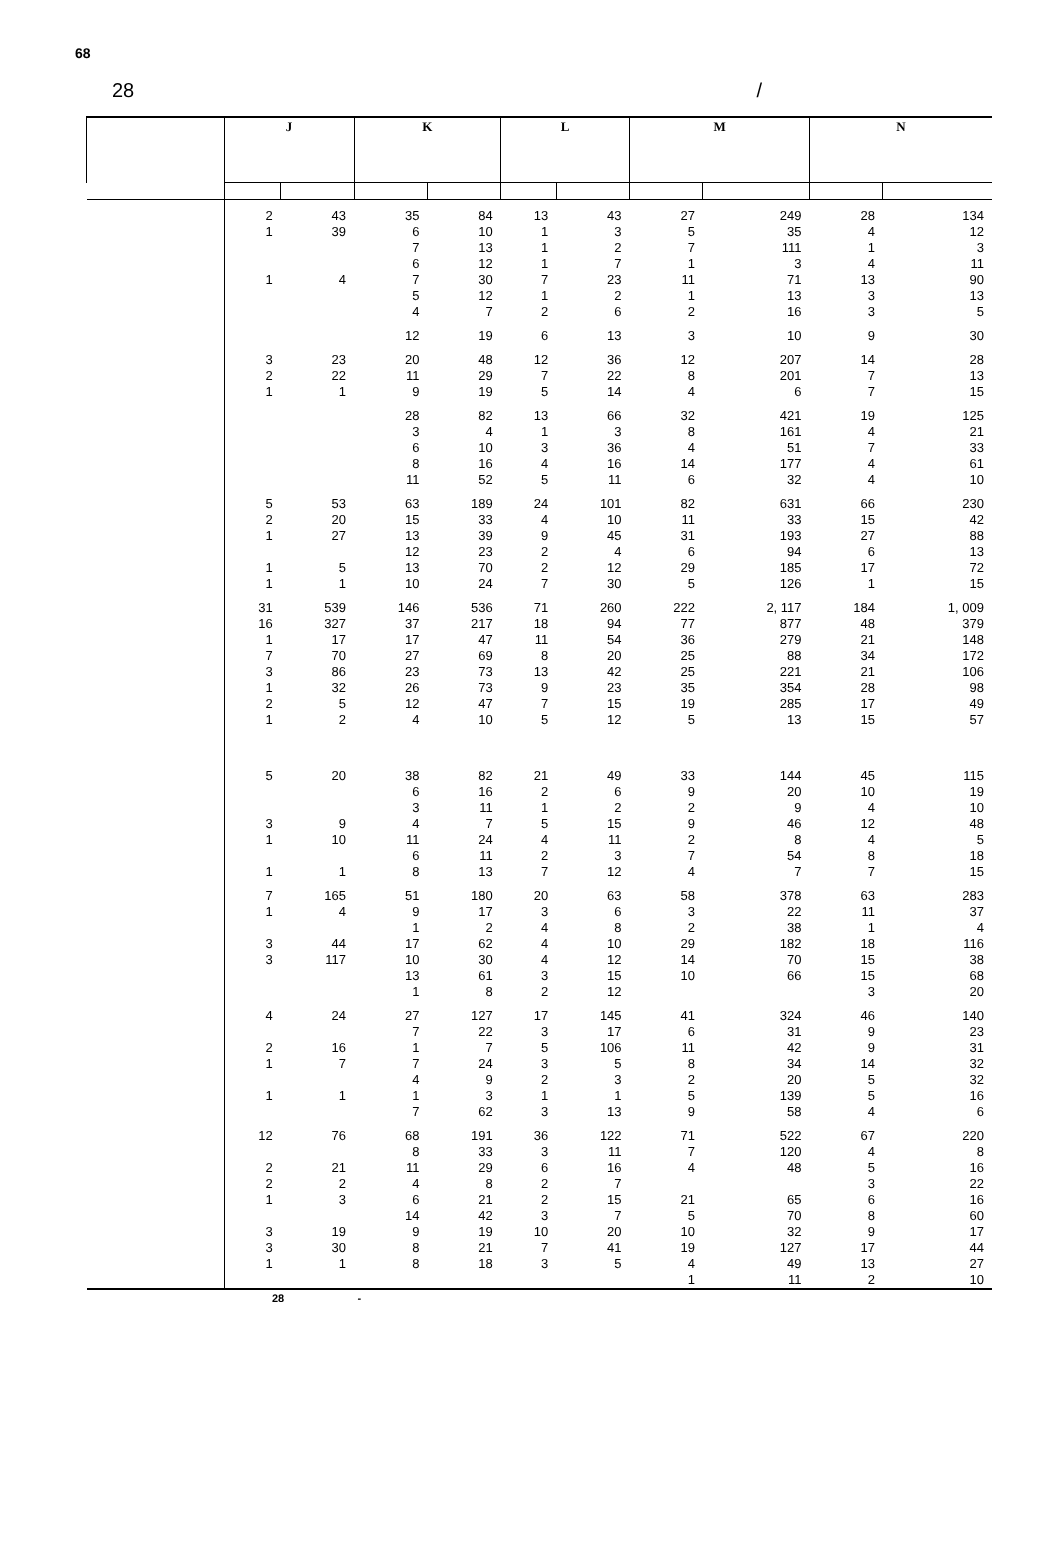68
28 /
| | J | | K | | L | | M | | N | |
| --- | --- | --- | --- | --- | --- | --- | --- | --- | --- | --- |
| | 2 | 43 | 35 | 84 | 13 | 43 | 27 | 249 | 28 | 134 |
| | 1 | 39 | 6 | 10 | 1 | 3 | 5 | 35 | 4 | 12 |
| | | | 7 | 13 | 1 | 2 | 7 | 111 | 1 | 3 |
| | | | 6 | 12 | 1 | 7 | 1 | 3 | 4 | 11 |
| | 1 | 4 | 7 | 30 | 7 | 23 | 11 | 71 | 13 | 90 |
| | | | 5 | 12 | 1 | 2 | 1 | 13 | 3 | 13 |
| | | | 4 | 7 | 2 | 6 | 2 | 16 | 3 | 5 |
| | | | 12 | 19 | 6 | 13 | 3 | 10 | 9 | 30 |
| | 3 | 23 | 20 | 48 | 12 | 36 | 12 | 207 | 14 | 28 |
| | 2 | 22 | 11 | 29 | 7 | 22 | 8 | 201 | 7 | 13 |
| | 1 | 1 | 9 | 19 | 5 | 14 | 4 | 6 | 7 | 15 |
| | | | 28 | 82 | 13 | 66 | 32 | 421 | 19 | 125 |
| | | | 3 | 4 | 1 | 3 | 8 | 161 | 4 | 21 |
| | | | 6 | 10 | 3 | 36 | 4 | 51 | 7 | 33 |
| | | | 8 | 16 | 4 | 16 | 14 | 177 | 4 | 61 |
| | | | 11 | 52 | 5 | 11 | 6 | 32 | 4 | 10 |
| | 5 | 53 | 63 | 189 | 24 | 101 | 82 | 631 | 66 | 230 |
| | 2 | 20 | 15 | 33 | 4 | 10 | 11 | 33 | 15 | 42 |
| | 1 | 27 | 13 | 39 | 9 | 45 | 31 | 193 | 27 | 88 |
| | | | 12 | 23 | 2 | 4 | 6 | 94 | 6 | 13 |
| | 1 | 5 | 13 | 70 | 2 | 12 | 29 | 185 | 17 | 72 |
| | 1 | 1 | 10 | 24 | 7 | 30 | 5 | 126 | 1 | 15 |
| | 31 | 539 | 146 | 536 | 71 | 260 | 222 | 2, 117 | 184 | 1, 009 |
| | 16 | 327 | 37 | 217 | 18 | 94 | 77 | 877 | 48 | 379 |
| | 1 | 17 | 17 | 47 | 11 | 54 | 36 | 279 | 21 | 148 |
| | 7 | 70 | 27 | 69 | 8 | 20 | 25 | 88 | 34 | 172 |
| | 3 | 86 | 23 | 73 | 13 | 42 | 25 | 221 | 21 | 106 |
| | 1 | 32 | 26 | 73 | 9 | 23 | 35 | 354 | 28 | 98 |
| | 2 | 5 | 12 | 47 | 7 | 15 | 19 | 285 | 17 | 49 |
| | 1 | 2 | 4 | 10 | 5 | 12 | 5 | 13 | 15 | 57 |
| | 5 | 20 | 38 | 82 | 21 | 49 | 33 | 144 | 45 | 115 |
| | | | 6 | 16 | 2 | 6 | 9 | 20 | 10 | 19 |
| | | | 3 | 11 | 1 | 2 | 2 | 9 | 4 | 10 |
| | 3 | 9 | 4 | 7 | 5 | 15 | 9 | 46 | 12 | 48 |
| | 1 | 10 | 11 | 24 | 4 | 11 | 2 | 8 | 4 | 5 |
| | | | 6 | 11 | 2 | 3 | 7 | 54 | 8 | 18 |
| | 1 | 1 | 8 | 13 | 7 | 12 | 4 | 7 | 7 | 15 |
| | 7 | 165 | 51 | 180 | 20 | 63 | 58 | 378 | 63 | 283 |
| | 1 | 4 | 9 | 17 | 3 | 6 | 3 | 22 | 11 | 37 |
| | | | 1 | 2 | 4 | 8 | 2 | 38 | 1 | 4 |
| | 3 | 44 | 17 | 62 | 4 | 10 | 29 | 182 | 18 | 116 |
| | 3 | 117 | 10 | 30 | 4 | 12 | 14 | 70 | 15 | 38 |
| | | | 13 | 61 | 3 | 15 | 10 | 66 | 15 | 68 |
| | | | 1 | 8 | 2 | 12 | | | 3 | 20 |
| | 4 | 24 | 27 | 127 | 17 | 145 | 41 | 324 | 46 | 140 |
| | | | 7 | 22 | 3 | 17 | 6 | 31 | 9 | 23 |
| | 2 | 16 | 1 | 7 | 5 | 106 | 11 | 42 | 9 | 31 |
| | 1 | 7 | 7 | 24 | 3 | 5 | 8 | 34 | 14 | 32 |
| | | | 4 | 9 | 2 | 3 | 2 | 20 | 5 | 32 |
| | 1 | 1 | 1 | 3 | 1 | 1 | 5 | 139 | 5 | 16 |
| | | | 7 | 62 | 3 | 13 | 9 | 58 | 4 | 6 |
| | 12 | 76 | 68 | 191 | 36 | 122 | 71 | 522 | 67 | 220 |
| | | | 8 | 33 | 3 | 11 | 7 | 120 | 4 | 8 |
| | 2 | 21 | 11 | 29 | 6 | 16 | 4 | 48 | 5 | 16 |
| | 2 | 2 | 4 | 8 | 2 | 7 | | | 3 | 22 |
| | 1 | 3 | 6 | 21 | 2 | 15 | 21 | 65 | 6 | 16 |
| | | | 14 | 42 | 3 | 7 | 5 | 70 | 8 | 60 |
| | 3 | 19 | 9 | 19 | 10 | 20 | 10 | 32 | 9 | 17 |
| | 3 | 30 | 8 | 21 | 7 | 41 | 19 | 127 | 17 | 44 |
| | 1 | 1 | 8 | 18 | 3 | 5 | 4 | 49 | 13 | 27 |
| | | | | | | | 1 | 11 | 2 | 10 |
28 -